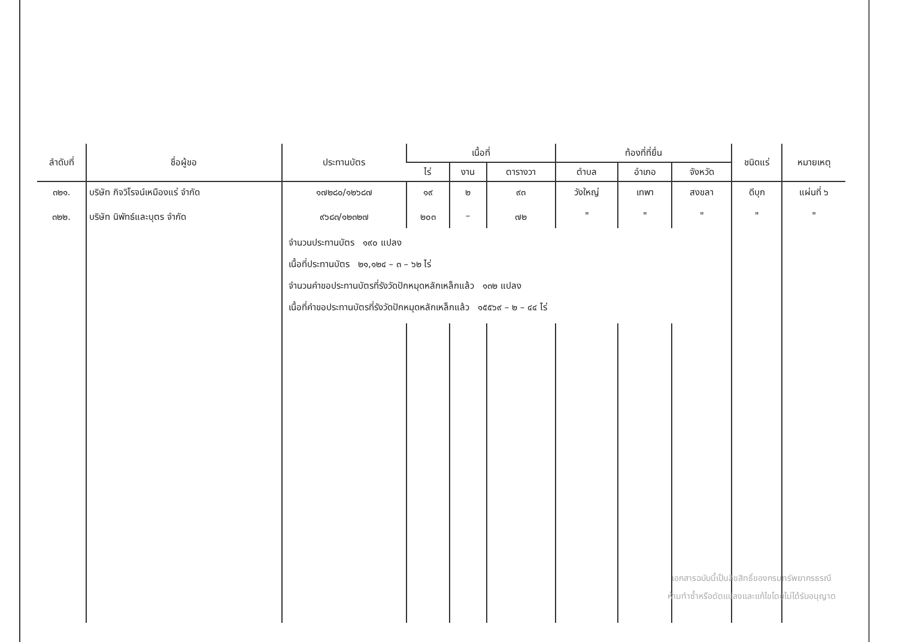| ลำดับที่ | ชื่อผู้ขอ | ประทานบัตร | เนื้อที่ | | | ท้องที่ที่ยื่น | | | ชนิดแร่ | หมายเหตุ |
| --- | --- | --- | --- | --- | --- | --- | --- | --- | --- | --- |
| | | | ไร่ | งาน | ตารางวา | ตำบล | อำเภอ | จังหวัด | | |
| ๓๒๑. ๓๒๒. | บริษัท กิจวิโรจน์เหมืองแร่ จำกัด บริษัท นิพัทธ์และบุตร จำกัด | ๑๗๒๘๐/๑๒๖๘๗ ๙๖๘๓/๑๒๓๒๗ | ๑๙ ๒๐๓ | ๒ – | ๙๓ ๗๒ | วังใหญ่ " | เทพา " | สงขลา " | ดีบุก " | แผ่นที่ ๖ " |
| | | จำนวนประทานบัตร ๑๙๐ แปลง เนื้อที่ประทานบัตร ๒๑,๑๒๔ – ๓ – ๖๒ ไร่ จำนวนคำขอประทานบัตรที่รังวัดปักหมุดหลักเหล็กแล้ว ๑๓๒ แปลง เนื้อที่คำขอประทานบัตรที่รังวัดปักหมุดหลักเหล็กแล้ว ๑๕๕๖๙ – ๒ – ๔๔ ไร่ | | | | | | | | |
เอกสารฉบับนี้เป็นลิขสิทธิ์ของกรมทรัพยากรธรณี
ห้ามทำซ้ำหรือดัดแปลงและแก้ไขโดยไม่ได้รับอนุญาต